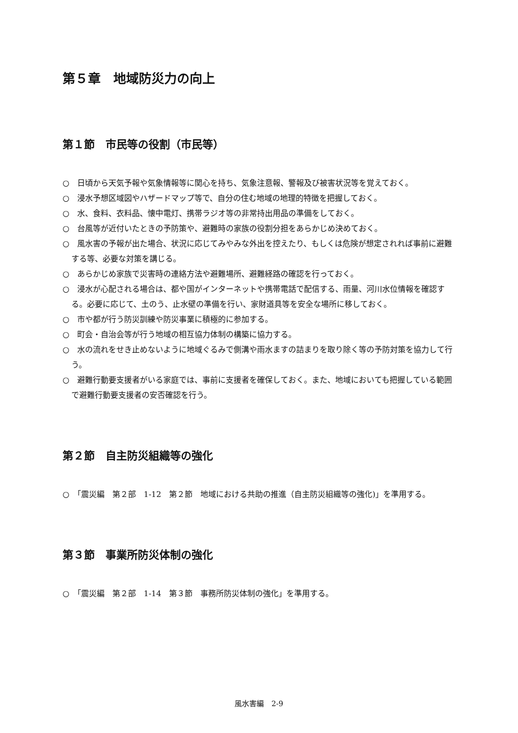第５章　地域防災力の向上
第１節　市民等の役割（市民等）
○　日頃から天気予報や気象情報等に関心を持ち、気象注意報、警報及び被害状況等を覚えておく。
○　浸水予想区域図やハザードマップ等で、自分の住む地域の地理的特徴を把握しておく。
○　水、食料、衣料品、懐中電灯、携帯ラジオ等の非常持出用品の準備をしておく。
○　台風等が近付いたときの予防策や、避難時の家族の役割分担をあらかじめ決めておく。
○　風水害の予報が出た場合、状況に応じてみやみな外出を控えたり、もしくは危険が想定されれば事前に避難する等、必要な対策を講じる。
○　あらかじめ家族で災害時の連絡方法や避難場所、避難経路の確認を行っておく。
○　浸水が心配される場合は、都や国がインターネットや携帯電話で配信する、雨量、河川水位情報を確認する。必要に応じて、土のう、止水壁の準備を行い、家財道具等を安全な場所に移しておく。
○　市や都が行う防災訓練や防災事業に積極的に参加する。
○　町会・自治会等が行う地域の相互協力体制の構築に協力する。
○　水の流れをせき止めないように地域ぐるみで側溝や雨水ますの詰まりを取り除く等の予防対策を協力して行う。
○　避難行動要支援者がいる家庭では、事前に支援者を確保しておく。また、地域においても把握している範囲で避難行動要支援者の安否確認を行う。
第２節　自主防災組織等の強化
○　「震災編　第２部　1-12　第２節　地域における共助の推進（自主防災組織等の強化)」を準用する。
第３節　事業所防災体制の強化
○　「震災編　第２部　1-14　第３節　事務所防災体制の強化」を準用する。
風水害編　2-9